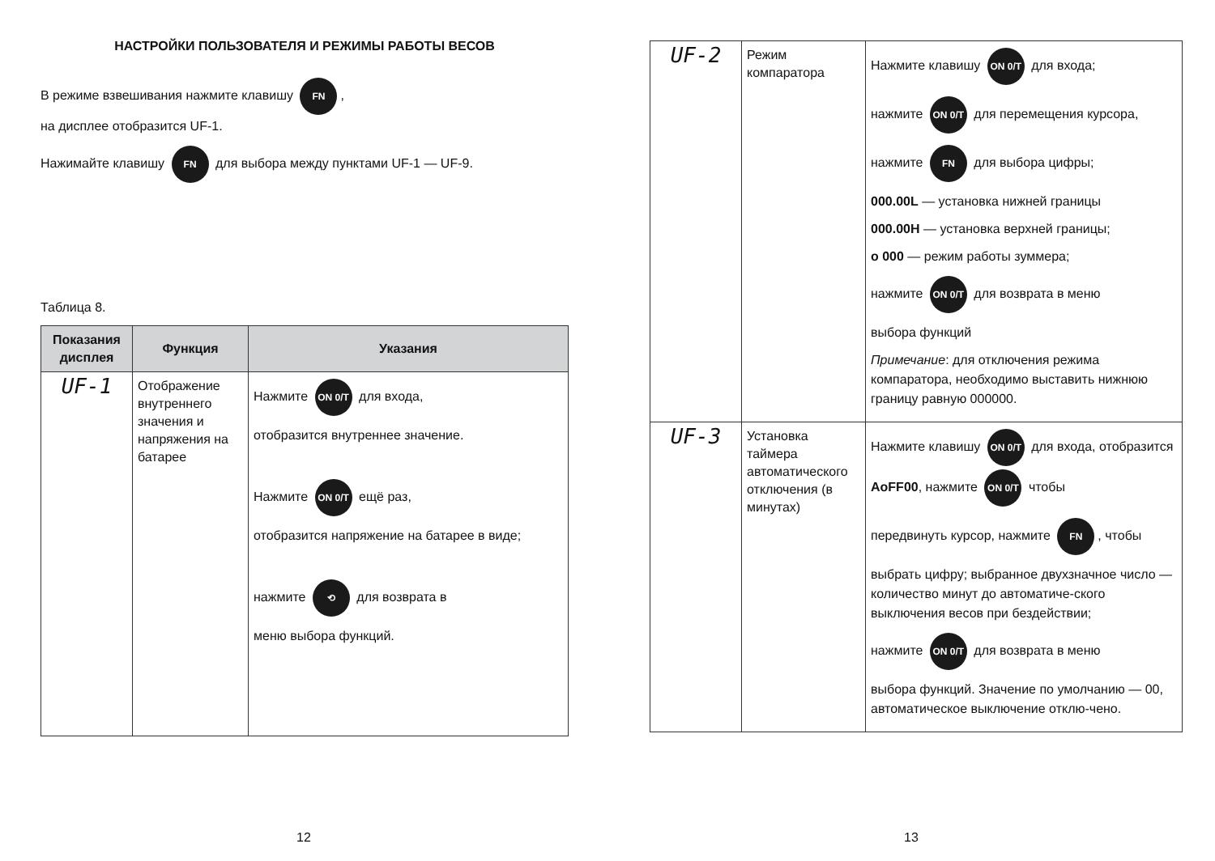НАСТРОЙКИ ПОЛЬЗОВАТЕЛЯ И РЕЖИМЫ РАБОТЫ ВЕСОВ
В режиме взвешивания нажмите клавишу FN,
на дисплее отобразится UF-1.
Нажимайте клавишу FN для выбора между пунктами UF-1 — UF-9.
Таблица 8.
| Показания дисплея | Функция | Указания |
| --- | --- | --- |
| UF-1 | Отображение внутреннего значения и напряжения на батарее | Нажмите ON 0/T для входа, отобразится внутреннее значение. Нажмите ON 0/T ещё раз, отобразится напряжение на батарее в виде; нажмите ⟲ для возврата в меню выбора функций. |
12
| UF-2 | Режим компаратора | Нажмите клавишу ON 0/T для входа; нажмите ON 0/T для перемещения курсора, нажмите FN для выбора цифры; 000.00L — установка нижней границы 000.00H — установка верхней границы; о 000 — режим работы зуммера; нажмите ON 0/T для возврата в меню выбора функций Примечание : для отключения режима компаратора, необходимо выставить нижнюю границу равную 000000. |
| UF-3 | Установка таймера автоматического отключения (в минутах) | Нажмите клавишу ON 0/T для входа, отобразится AoFF00 , нажмите ON 0/T чтобы передвинуть курсор, нажмите FN , чтобы выбрать цифру; выбранное двухзначное число — количество минут до автоматиче-ского выключения весов при бездействии; нажмите ON 0/T для возврата в меню выбора функций. Значение по умолчанию — 00, автоматическое выключение отклю-чено. |
13